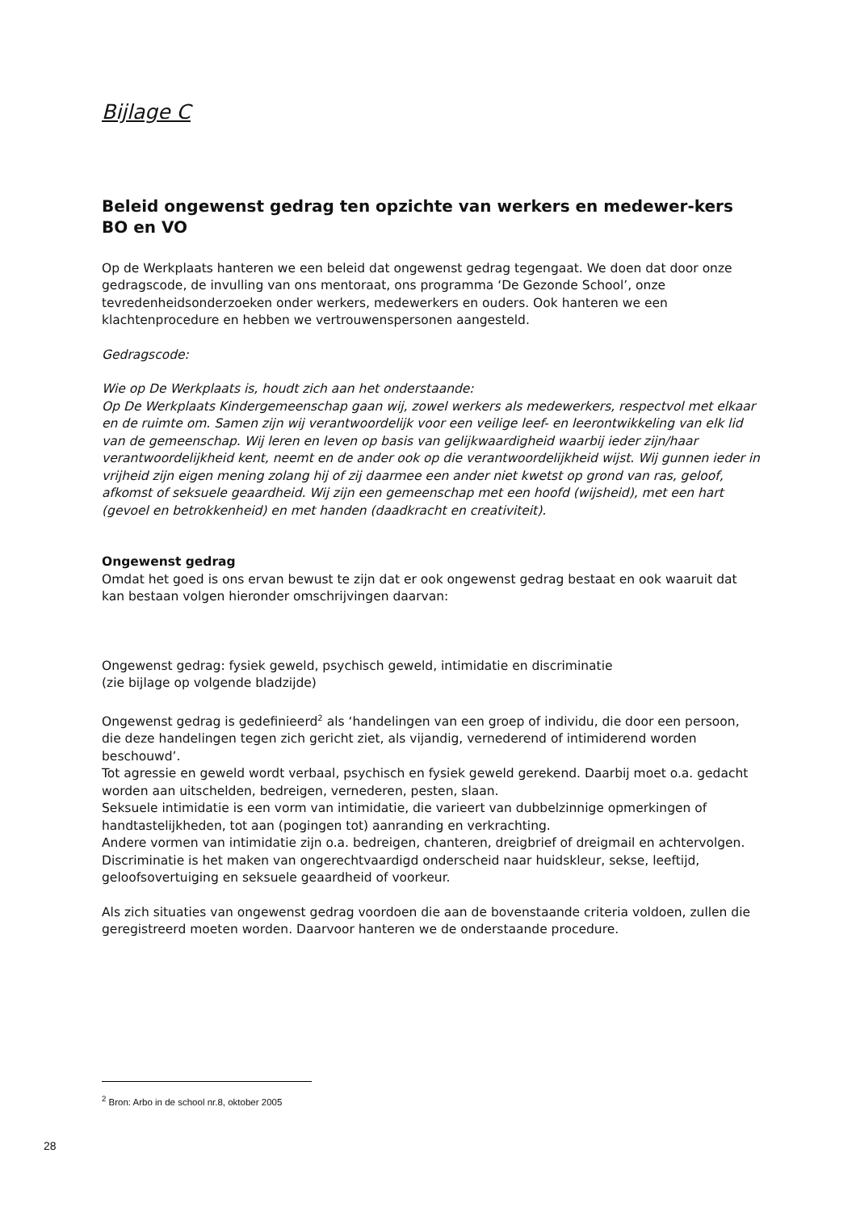Bijlage C
Beleid ongewenst gedrag ten opzichte van werkers en medewer-kers BO en VO
Op de Werkplaats hanteren we een beleid dat ongewenst gedrag tegengaat. We doen dat door onze gedragscode, de invulling van ons mentoraat, ons programma ‘De Gezonde School’, onze tevredenheidsonderzoeken onder werkers, medewerkers en ouders. Ook hanteren we een klachtenprocedure en hebben we vertrouwenspersonen aangesteld.
Gedragscode:
Wie op De Werkplaats is, houdt zich aan het onderstaande:
Op De Werkplaats Kindergemeenschap gaan wij, zowel werkers als medewerkers, respectvol met elkaar en de ruimte om. Samen zijn wij verantwoordelijk voor een veilige leef- en leerontwikkeling van elk lid van de gemeenschap. Wij leren en leven op basis van gelijkwaardigheid waarbij ieder zijn/haar verantwoordelijkheid kent, neemt en de ander ook op die verantwoordelijkheid wijst. Wij gunnen ieder in vrijheid zijn eigen mening zolang hij of zij daarmee een ander niet kwetst op grond van ras, geloof, afkomst of seksuele geaardheid. Wij zijn een gemeenschap met een hoofd (wijsheid), met een hart (gevoel en betrokkenheid) en met handen (daadkracht en creativiteit).
Ongewenst gedrag
Omdat het goed is ons ervan bewust te zijn dat er ook ongewenst gedrag bestaat en ook waaruit dat kan bestaan volgen hieronder omschrijvingen daarvan:
Ongewenst gedrag: fysiek geweld, psychisch geweld, intimidatie en discriminatie
(zie bijlage op volgende bladzijde)
Ongewenst gedrag is gedefinieerd<sup>2</sup> als ‘handelingen van een groep of individu, die door een persoon, die deze handelingen tegen zich gericht ziet, als vijandig, vernederend of intimiderend worden beschouwd’.
Tot agressie en geweld wordt verbaal, psychisch en fysiek geweld gerekend. Daarbij moet o.a. gedacht worden aan uitschelden, bedreigen, vernederen, pesten, slaan.
Seksuele intimidatie is een vorm van intimidatie, die varieert van dubbelzinnige opmerkingen of handtastelijkheden, tot aan (pogingen tot) aanranding en verkrachting.
Andere vormen van intimidatie zijn o.a. bedreigen, chanteren, dreigbrief of dreigmail en achtervolgen.
Discriminatie is het maken van ongerechtvaardigd onderscheid naar huidskleur, sekse, leeftijd, geloofsovertuiging en seksuele geaardheid of voorkeur.
Als zich situaties van ongewenst gedrag voordoen die aan de bovenstaande criteria voldoen, zullen die geregistreerd moeten worden. Daarvoor hanteren we de onderstaande procedure.
<sup>2</sup> Bron: Arbo in de school nr.8, oktober 2005
28